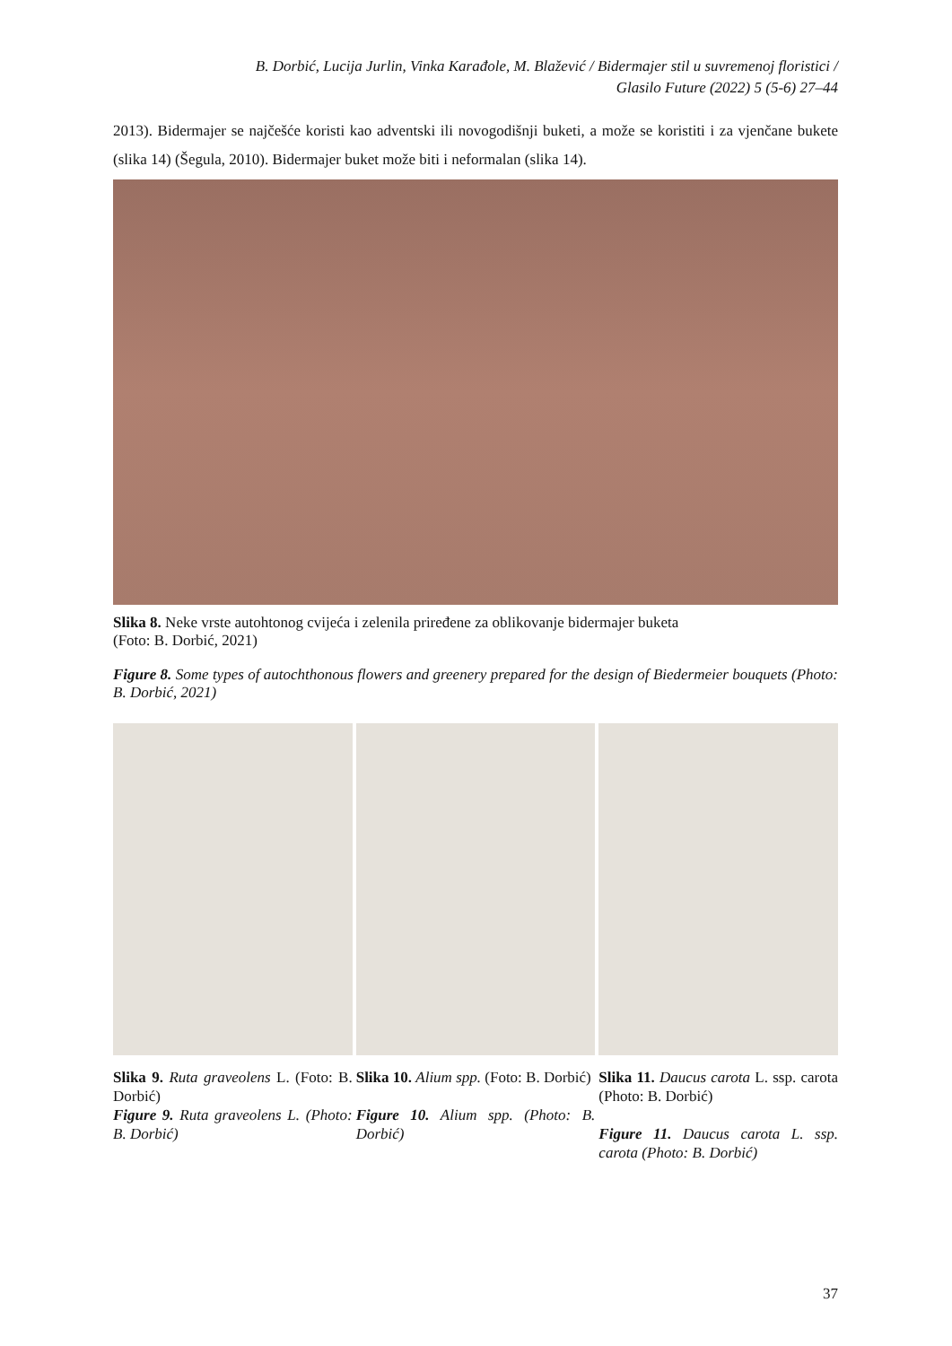B. Dorbić, Lucija Jurlin, Vinka Karađole, M. Blažević / Bidermajer stil u suvremenoj floristici /
Glasilo Future (2022) 5 (5-6) 27–44
2013). Bidermajer se najčešće koristi kao adventski ili novogodišnji buketi, a može se koristiti i za vjenčane bukete (slika 14) (Šegula, 2010). Bidermajer buket može biti i neformalan (slika 14).
Slika 8. Neke vrste autohtonog cvijeća i zelenila priređene za oblikovanje bidermajer buketa
(Foto: B. Dorbić, 2021)
Figure 8. Some types of autochthonous flowers and greenery prepared for the design of Biedermeier bouquets (Photo: B. Dorbić, 2021)
Slika 9. Ruta graveolens L. (Foto: B. Dorbić)
Figure 9. Ruta graveolens L. (Photo: B. Dorbić)
Slika 10. Alium spp. (Foto: B. Dorbić)
Figure 10. Alium spp. (Photo: B. Dorbić)
Slika 11. Daucus carota L. ssp. carota (Photo: B. Dorbić)
Figure 11. Daucus carota L. ssp. carota (Photo: B. Dorbić)
37